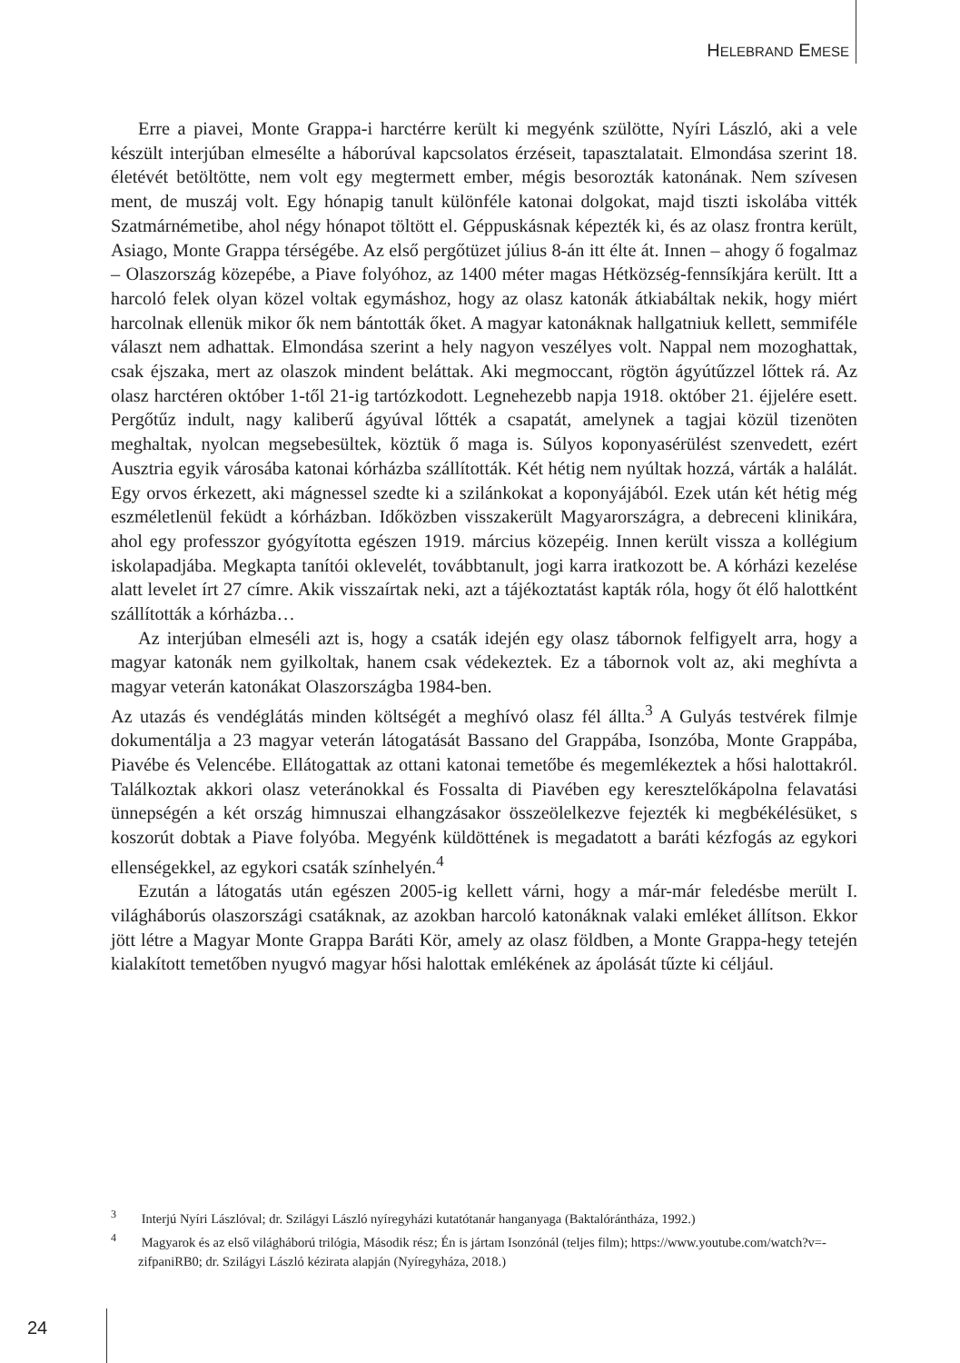HELEBRAND EMESE
Erre a piavei, Monte Grappa-i harctérre került ki megyénk szülötte, Nyíri László, aki a vele készült interjúban elmesélte a háborúval kapcsolatos érzéseit, tapasztalatait. Elmondása szerint 18. életévét betöltötte, nem volt egy megtermett ember, mégis besorozták katonának. Nem szívesen ment, de muszáj volt. Egy hónapig tanult különféle katonai dolgokat, majd tiszti iskolába vitték Szatmárnémetibe, ahol négy hónapot töltött el. Géppuskásnak képezték ki, és az olasz frontra került, Asiago, Monte Grappa térségébe. Az első pergőtüzet július 8-án itt élte át. Innen – ahogy ő fogalmaz – Olaszország közepébe, a Piave folyóhoz, az 1400 méter magas Hétközség-fennsíkjára került. Itt a harcoló felek olyan közel voltak egymáshoz, hogy az olasz katonák átkiabáltak nekik, hogy miért harcolnak ellenük mikor ők nem bántották őket. A magyar katonáknak hallgatniuk kellett, semmiféle választ nem adhattak. Elmondása szerint a hely nagyon veszélyes volt. Nappal nem mozoghattak, csak éjszaka, mert az olaszok mindent beláttak. Aki megmoccant, rögtön ágyútűzzel lőttek rá. Az olasz harctéren október 1-től 21-ig tartózkodott. Legnehezebb napja 1918. október 21. éjjelére esett. Pergőtűz indult, nagy kaliberű ágyúval lőtték a csapatát, amelynek a tagjai közül tizenöten meghaltak, nyolcan megsebesültek, köztük ő maga is. Súlyos koponyasérülést szenvedett, ezért Ausztria egyik városába katonai kórházba szállították. Két hétig nem nyúltak hozzá, várták a halálát. Egy orvos érkezett, aki mágnessel szedte ki a szilánkokat a koponyájából. Ezek után két hétig még eszméletlenül feküdt a kórházban. Időközben visszakerült Magyarországra, a debreceni klinikára, ahol egy professzor gyógyította egészen 1919. március közepéig. Innen került vissza a kollégium iskolapadjába. Megkapta tanítói oklevelét, továbbtanult, jogi karra iratkozott be. A kórházi kezelése alatt levelet írt 27 címre. Akik visszaírtak neki, azt a tájékoztatást kapták róla, hogy őt élő halottként szállították a kórházba…
Az interjúban elmeséli azt is, hogy a csaták idején egy olasz tábornok felfigyelt arra, hogy a magyar katonák nem gyilkoltak, hanem csak védekeztek. Ez a tábornok volt az, aki meghívta a magyar veterán katonákat Olaszországba 1984-ben.
Az utazás és vendéglátás minden költségét a meghívó olasz fél állta.<sup>3</sup> A Gulyás testvérek filmje dokumentálja a 23 magyar veterán látogatását Bassano del Grappába, Isonzóba, Monte Grappába, Piavébe és Velencébe. Ellátogattak az ottani katonai temetőbe és megemlékeztek a hősi halottakról. Találkoztak akkori olasz veteránokkal és Fossalta di Piavében egy keresztelőkápolna felavatási ünnepségén a két ország himnuszai elhangzásakor összeölelkezve fejezték ki megbékélésüket, s koszorút dobtak a Piave folyóba. Megyénk küldöttének is megadatott a baráti kézfogás az egykori ellenségekkel, az egykori csaták színhelyén.<sup>4</sup>
Ezután a látogatás után egészen 2005-ig kellett várni, hogy a már-már feledésbe merült I. világháborús olaszországi csatáknak, az azokban harcoló katonáknak valaki emléket állítson. Ekkor jött létre a Magyar Monte Grappa Baráti Kör, amely az olasz földben, a Monte Grappa-hegy tetején kialakított temetőben nyugvó magyar hősi halottak emlékének az ápolását tűzte ki céljául.
<sup>3</sup> Interjú Nyíri Lászlóval; dr. Szilágyi László nyíregyházi kutatótanár hanganyaga (Baktalórántháza, 1992.)
<sup>4</sup> Magyarok és az első világháború trilógia, Második rész; Én is jártam Isonzónál (teljes film); https://www.youtube.com/watch?v=-zifpaniRB0; dr. Szilágyi László kézirata alapján (Nyíregyháza, 2018.)
24